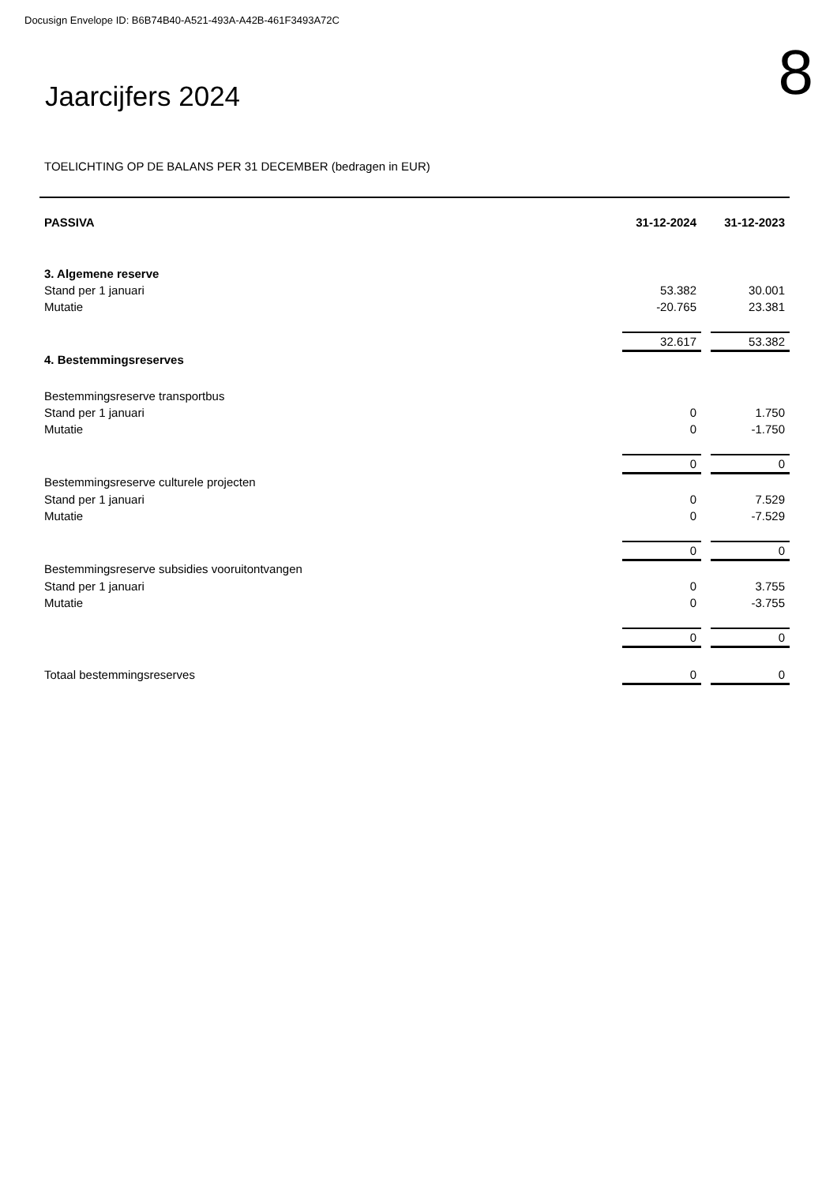Docusign Envelope ID: B6B74B40-A521-493A-A42B-461F3493A72C
Jaarcijfers 2024
8
TOELICHTING OP DE BALANS PER 31 DECEMBER (bedragen in EUR)
| PASSIVA | 31-12-2024 | | 31-12-2023 |
| 3. Algemene reserve | | | |
| Stand per 1 januari | 53.382 | | 30.001 |
| Mutatie | -20.765 | | 23.381 |
| | 32.617 | | 53.382 |
| 4. Bestemmingsreserves | | | |
| Bestemmingsreserve transportbus | | | |
| Stand per 1 januari | 0 | | 1.750 |
| Mutatie | 0 | | -1.750 |
| | 0 | | 0 |
| Bestemmingsreserve culturele projecten | | | |
| Stand per 1 januari | 0 | | 7.529 |
| Mutatie | 0 | | -7.529 |
| | 0 | | 0 |
| Bestemmingsreserve subsidies vooruitontvangen | | | |
| Stand per 1 januari | 0 | | 3.755 |
| Mutatie | 0 | | -3.755 |
| | 0 | | 0 |
| Totaal bestemmingsreserves | 0 | | 0 |